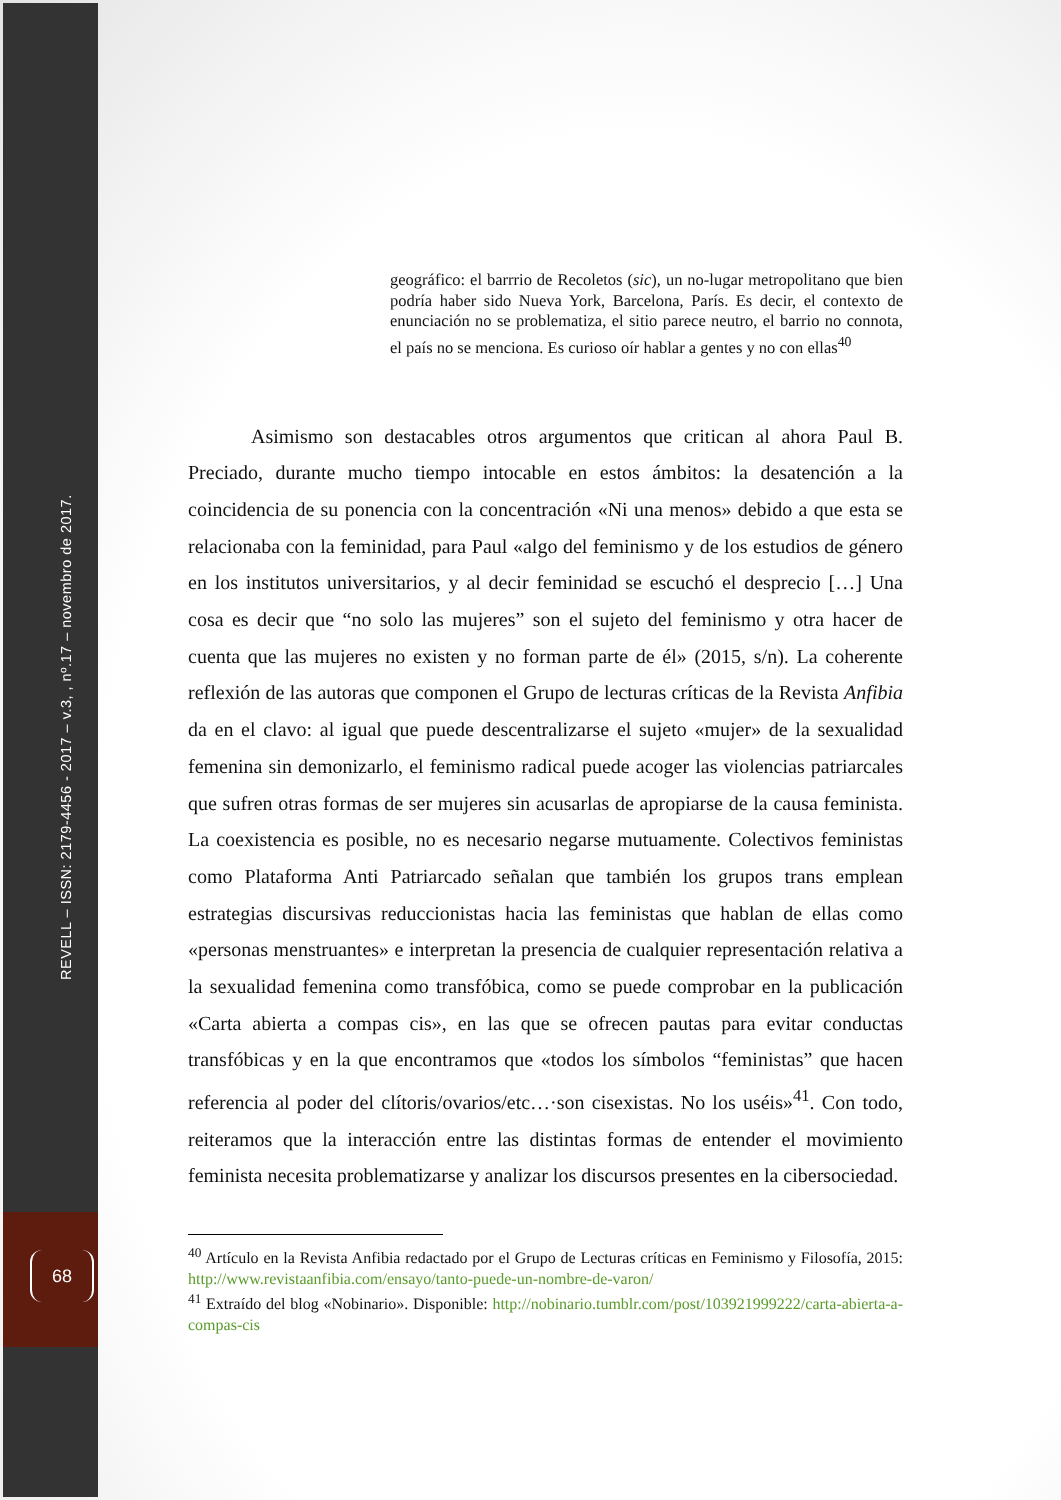REVELL – ISSN: 2179-4456 - 2017 – v.3, , nº.17 – novembro de 2017.
68
geográfico: el barrrio de Recoletos (sic), un no-lugar metropolitano que bien podría haber sido Nueva York, Barcelona, París. Es decir, el contexto de enunciación no se problematiza, el sitio parece neutro, el barrio no connota, el país no se menciona. Es curioso oír hablar a gentes y no con ellas<sup>40</sup>
Asimismo son destacables otros argumentos que critican al ahora Paul B. Preciado, durante mucho tiempo intocable en estos ámbitos: la desatención a la coincidencia de su ponencia con la concentración «Ni una menos» debido a que esta se relacionaba con la feminidad, para Paul «algo del feminismo y de los estudios de género en los institutos universitarios, y al decir feminidad se escuchó el desprecio […] Una cosa es decir que “no solo las mujeres” son el sujeto del feminismo y otra hacer de cuenta que las mujeres no existen y no forman parte de él» (2015, s/n). La coherente reflexión de las autoras que componen el Grupo de lecturas críticas de la Revista Anfibia da en el clavo: al igual que puede descentralizarse el sujeto «mujer» de la sexualidad femenina sin demonizarlo, el feminismo radical puede acoger las violencias patriarcales que sufren otras formas de ser mujeres sin acusarlas de apropiarse de la causa feminista. La coexistencia es posible, no es necesario negarse mutuamente. Colectivos feministas como Plataforma Anti Patriarcado señalan que también los grupos trans emplean estrategias discursivas reduccionistas hacia las feministas que hablan de ellas como «personas menstruantes» e interpretan la presencia de cualquier representación relativa a la sexualidad femenina como transfóbica, como se puede comprobar en la publicación «Carta abierta a compas cis», en las que se ofrecen pautas para evitar conductas transfóbicas y en la que encontramos que «todos los símbolos “feministas” que hacen referencia al poder del clítoris/ovarios/etc…·son cisexistas. No los uséis»<sup>41</sup>. Con todo, reiteramos que la interacción entre las distintas formas de entender el movimiento feminista necesita problematizarse y analizar los discursos presentes en la cibersociedad.
<sup>40</sup> Artículo en la Revista Anfibia redactado por el Grupo de Lecturas críticas en Feminismo y Filosofía, 2015: http://www.revistaanfibia.com/ensayo/tanto-puede-un-nombre-de-varon/
<sup>41</sup> Extraído del blog «Nobinario». Disponible: http://nobinario.tumblr.com/post/103921999222/carta-abierta-a-compas-cis